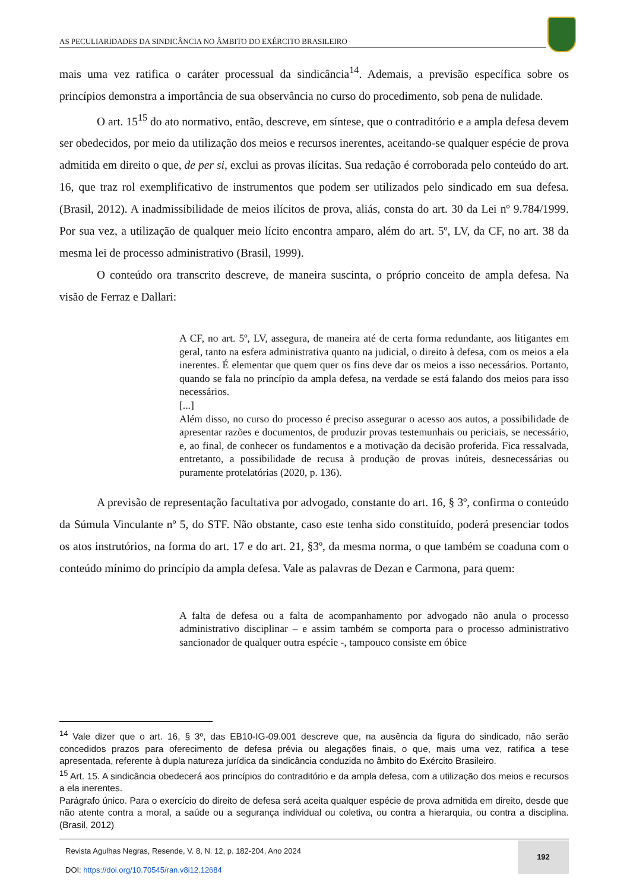AS PECULIARIDADES DA SINDICÂNCIA NO ÂMBITO DO EXÉRCITO BRASILEIRO
mais uma vez ratifica o caráter processual da sindicância<sup>14</sup>. Ademais, a previsão específica sobre os princípios demonstra a importância de sua observância no curso do procedimento, sob pena de nulidade.
O art. 15<sup>15</sup> do ato normativo, então, descreve, em síntese, que o contraditório e a ampla defesa devem ser obedecidos, por meio da utilização dos meios e recursos inerentes, aceitando-se qualquer espécie de prova admitida em direito o que, de per si, exclui as provas ilícitas. Sua redação é corroborada pelo conteúdo do art. 16, que traz rol exemplificativo de instrumentos que podem ser utilizados pelo sindicado em sua defesa. (Brasil, 2012). A inadmissibilidade de meios ilícitos de prova, aliás, consta do art. 30 da Lei nº 9.784/1999. Por sua vez, a utilização de qualquer meio lícito encontra amparo, além do art. 5º, LV, da CF, no art. 38 da mesma lei de processo administrativo (Brasil, 1999).
O conteúdo ora transcrito descreve, de maneira suscinta, o próprio conceito de ampla defesa. Na visão de Ferraz e Dallari:
A CF, no art. 5º, LV, assegura, de maneira até de certa forma redundante, aos litigantes em geral, tanto na esfera administrativa quanto na judicial, o direito à defesa, com os meios a ela inerentes. É elementar que quem quer os fins deve dar os meios a isso necessários. Portanto, quando se fala no princípio da ampla defesa, na verdade se está falando dos meios para isso necessários.
[...]
Além disso, no curso do processo é preciso assegurar o acesso aos autos, a possibilidade de apresentar razões e documentos, de produzir provas testemunhais ou periciais, se necessário, e, ao final, de conhecer os fundamentos e a motivação da decisão proferida. Fica ressalvada, entretanto, a possibilidade de recusa à produção de provas inúteis, desnecessárias ou puramente protelatórias (2020, p. 136).
A previsão de representação facultativa por advogado, constante do art. 16, § 3º, confirma o conteúdo da Súmula Vinculante nº 5, do STF. Não obstante, caso este tenha sido constituído, poderá presenciar todos os atos instrutórios, na forma do art. 17 e do art. 21, §3º, da mesma norma, o que também se coaduna com o conteúdo mínimo do princípio da ampla defesa. Vale as palavras de Dezan e Carmona, para quem:
A falta de defesa ou a falta de acompanhamento por advogado não anula o processo administrativo disciplinar – e assim também se comporta para o processo administrativo sancionador de qualquer outra espécie -, tampouco consiste em óbice
<sup>14</sup> Vale dizer que o art. 16, § 3º, das EB10-IG-09.001 descreve que, na ausência da figura do sindicado, não serão concedidos prazos para oferecimento de defesa prévia ou alegações finais, o que, mais uma vez, ratifica a tese apresentada, referente à dupla natureza jurídica da sindicância conduzida no âmbito do Exército Brasileiro.
<sup>15</sup> Art. 15. A sindicância obedecerá aos princípios do contraditório e da ampla defesa, com a utilização dos meios e recursos a ela inerentes.
Parágrafo único. Para o exercício do direito de defesa será aceita qualquer espécie de prova admitida em direito, desde que não atente contra a moral, a saúde ou a segurança individual ou coletiva, ou contra a hierarquia, ou contra a disciplina. (Brasil, 2012)
Revista Agulhas Negras, Resende, V. 8, N. 12, p. 182-204, Ano 2024
DOI: https://doi.org/10.70545/ran.v8i12.12684
192